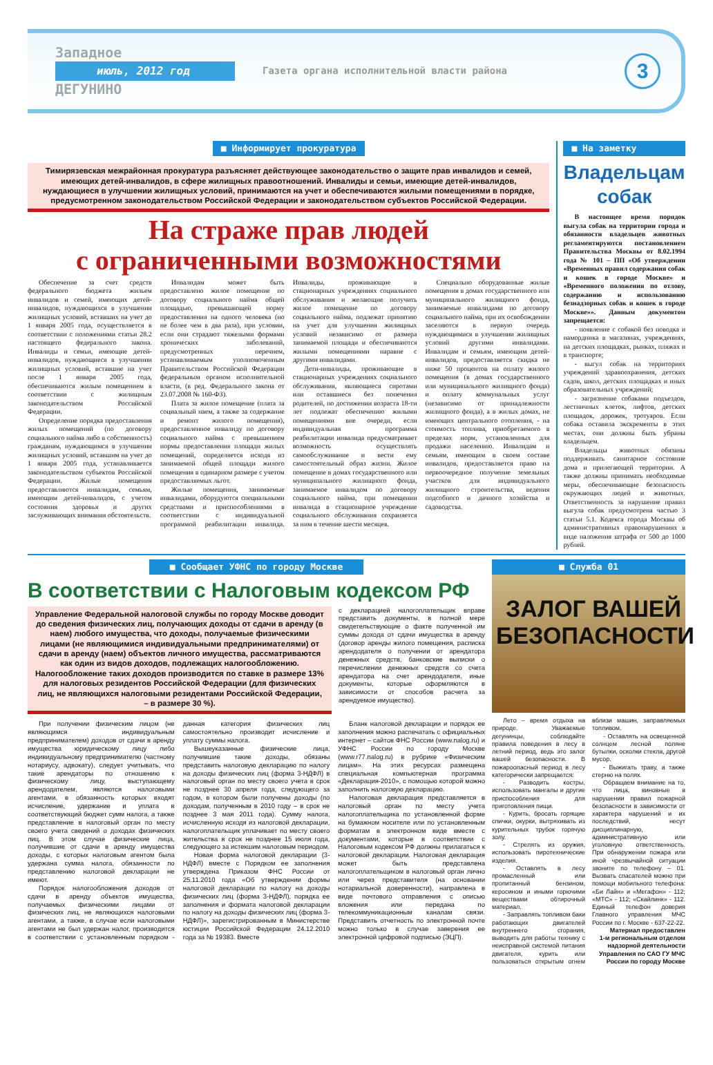Западное
июль, 2012 год
ДЕГУНИНО
Газета органа исполнительной власти района
3
■ Информирует прокуратура
Тимирязевская межрайонная прокуратура разъясняет действующее законодательство о защите прав инвалидов и семей, имеющих детей-инвалидов, в сфере жилищных правоотношений. Инвалиды и семьи, имеющие детей-инвалидов, нуждающиеся в улучшении жилищных условий, принимаются на учет и обеспечиваются жилыми помещениями в порядке, предусмотренном законодательством Российской Федерации и законодательством субъектов Российской Федерации.
На страже прав людей
с ограниченными возможностями
Обеспечение за счет средств федерального бюджета жильем инвалидов и семей, имеющих детей-инвалидов, нуждающихся в улучшении жилищных условий, вставших на учет до 1 января 2005 года, осуществляется в соответствии с положениями статьи 28.2 настоящего федерального закона. Инвалиды и семьи, имеющие детей-инвалидов, нуждающиеся в улучшении жилищных условий, вставшие на учет после 1 января 2005 года, обеспечиваются жилым помещением в соответствии с жилищным законодательством Российской Федерации.
Определение порядка предоставления жилых помещений (по договору социального найма либо в собственность) гражданам, нуждающимся в улучшении жилищных условий, вставшим на учет до 1 января 2005 года, устанавливается законодательством субъектов Российской Федерации. Жилые помещения предоставляются инвалидам, семьям, имеющим детей-инвалидов, с учетом состояния здоровья и других заслуживающих внимания обстоятельств.
Инвалидам может быть предоставлено жилое помещение по договору социального найма общей площадью, превышающей норму предоставления на одного человека (но не более чем в два раза), при условии, если они страдают тяжелыми формами хронических заболеваний, предусмотренных перечнем, устанавливаемым уполномоченным Правительством Российской Федерации федеральным органом исполнительной власти, (в ред. Федерального закона от 23.07.2008 № 160-ФЗ).
Плата за жилое помещение (плата за социальный наем, а также за содержание и ремонт жилого помещения), предоставленное инвалиду по договору социального найма с превышением нормы предоставления площади жилых помещений, определяется исходя из занимаемой общей площади жилого помещения в одинарном размере с учетом предоставляемых льгот.
Жилые помещения, занимаемые инвалидами, оборудуются специальными средствами и приспособлениями в соответствии с индивидуальной программой реабилитации инвалида. Инвалиды, проживающие в стационарных учреждениях социального обслуживания и желающие получить жилое помещение по договору социального найма, подлежат принятию на учет для улучшения жилищных условий независимо от размера занимаемой площади и обеспечиваются жилыми помещениями наравне с другими инвалидами.
Дети-инвалиды, проживающие в стационарных учреждениях социального обслуживания, являющиеся сиротами или оставшиеся без попечения родителей, по достижении возраста 18-ти лет подлежат обеспечению жилыми помещениями вне очереди, если индивидуальная программа реабилитации инвалида предусматривает возможность осуществлять самообслуживание и вести ему самостоятельный образ жизни. Жилое помещение в домах государственного или муниципального жилищного фонда, занимаемое инвалидом по договору социального найма, при помещении инвалида в стационарное учреждение социального обслуживания сохраняется за ним в течение шести месяцев.
Специально оборудованные жилые помещения в домах государственного или муниципального жилищного фонда, занимаемые инвалидами по договору социального найма, при их освобождении заселяются в первую очередь нуждающимися в улучшении жилищных условий другими инвалидами. Инвалидам и семьям, имеющим детей-инвалидов, предоставляется скидка не ниже 50 процентов на оплату жилого помещения (в домах государственного или муниципального жилищного фонда) и оплату коммунальных услуг (независимо от принадлежности жилищного фонда), а в жилых домах, не имеющих центрального отопления, - на стоимость топлива, приобретаемого в пределах норм, установленных для продажи населению. Инвалидам и семьям, имеющим в своем составе инвалидов, предоставляется право на первоочередное получение земельных участков для индивидуального жилищного строительства, ведения подсобного и дачного хозяйства и садоводства.
■ На заметку
Владельцам собак
В настоящее время порядок выгула собак на территории города и обязанности владельцев животных регламентируются постановлением Правительства Москвы от 8.02.1994 года № 101 – ПП «Об утверждении «Временных правил содержания собак и кошек в городе Москве» и «Временного положения по отлову, содержанию и использованию безнадзорных собак и кошек в городе Москве»». Данным документом запрещается:
- появление с собакой без поводка и намордника в магазинах, учреждениях, на детских площадках, рынках, пляжах и в транспорте;
- выгул собак на территориях учреждений здравоохранения, детских садов, школ, детских площадках и иных образовательных учреждений;
- загрязнение собаками подъездов, лестничных клеток, лифтов, детских площадок, дорожек, тротуаров. Если собака оставила экскременты в этих местах, они должны быть убраны владельцем.
Владельцы животных обязаны поддерживать санитарное состояние дома и прилегающей территории. А также должны принимать необходимые меры, обеспечивающие безопасность окружающих людей и животных. Ответственность за нарушение правил выгула собак предусмотрена частью 3 статьи 5.1. Кодекса города Москвы об административных правонарушениях в виде наложения штрафа от 500 до 1000 рублей.
■ Сообщает УФНС по городу Москве
В соответствии с Налоговым кодексом РФ
Управление Федеральной налоговой службы по городу Москве доводит до сведения физических лиц, получающих доходы от сдачи в аренду (в наем) любого имущества, что доходы, получаемые физическими лицами (не являющимися индивидуальными предпринимателями) от сдачи в аренду (наем) объектов личного имущества, рассматриваются как один из видов доходов, подлежащих налогообложению. Налогообложение таких доходов производится по ставке в размере 13% для налоговых резидентов Российской Федерации (для физических лиц, не являющихся налоговыми резидентами Российской Федерации, – в размере 30 %).
с декларацией налогоплательщик вправе представить документы, в полной мере свидетельствующие о факте полученной им суммы дохода от сдачи имущества в аренду (договор аренды жилого помещения, расписка арендодателя о получении от арендатора денежных средств, банковские выписки о перечислении денежных средств со счета арендатора на счет арендодателя, иные документы, которые оформляются в зависимости от способов расчета за арендуемое имущество).
При получении физическим лицом (не являющимся индивидуальным предпринимателем) доходов от сдачи в аренду имущества юридическому лицу либо индивидуальному предпринимателю (частному нотариусу, адвокату), следует учитывать, что такие арендаторы по отношению к физическому лицу, выступающему арендодателем, являются налоговыми агентами, в обязанность которых входят исчисление, удержание и уплата в соответствующий бюджет сумм налога, а также представление в налоговый орган по месту своего учета сведений о доходах физических лиц. В этом случае физические лица, получившие от сдачи в аренду имущества доходы, с которых налоговым агентом была удержана сумма налога, обязанности по представлению налоговой декларации не имеют.
Порядок налогообложения доходов от сдачи в аренду объектов имущества, получаемых физическими лицами от физических лиц, не являющихся налоговыми агентами, а также, в случае если налоговыми агентами не был удержан налог, производится в соответствии с установленным порядком - данная категория физических лиц самостоятельно производит исчисление и уплату суммы налога.
Вышеуказанные физические лица, получившие такие доходы, обязаны представить налоговую декларацию по налогу на доходы физических лиц (форма 3-НДФЛ) в налоговый орган по месту своего учета в срок не позднее 30 апреля года, следующего за годом, в котором были получены доходы (по доходам, полученным в 2010 году – в срок не позднее 3 мая 2011 года). Сумму налога, исчисленную исходя из налоговой декларации, налогоплательщик уплачивает по месту своего жительства в срок не позднее 15 июля года, следующего за истекшим налоговым периодом.
Новая форма налоговой декларации (3-НДФЛ) вместе с Порядком ее заполнения утверждена Приказом ФНС России от 25.11.2010 года «Об утверждении формы налоговой декларации по налогу на доходы физических лиц (форма 3-НДФЛ), порядка ее заполнения и формата налоговой декларации по налогу на доходы физических лиц (форма 3-НДФЛ)», зарегистрированным в Министерстве юстиции Российской Федерации 24.12.2010 года за № 19383. Вместе
Бланк налоговой декларации и порядок ее заполнения можно распечатать с официальных интернет – сайтов ФНС России (www.nalog.ru) и УФНС России по городу Москве (www.r77.nalog.ru) в рубрике «Физическим лицам». На этих ресурсах размещена специальная компьютерная программа «Декларация-2010», с помощью которой можно заполнить налоговую декларацию.
Налоговая декларация представляется в налоговый орган по месту учета налогоплательщика по установленной форме на бумажном носителе или по установленным форматам в электронном виде вместе с документами, которые в соответствии с Налоговым кодексом РФ должны прилагаться к налоговой декларации. Налоговая декларация может быть представлена налогоплательщиком в налоговый орган лично или через представителя (на основании нотариальной доверенности), направлена в виде почтового отправления с описью вложения или передана по телекоммуникационным каналам связи. Представить отчетность по электронной почте можно только в случае заверения ее электронной цифровой подписью (ЭЦП).
■ Служба 01
ЗАЛОГ ВАШЕЙ
БЕЗОПАСНОСТИ
Лето – время отдыха на природе. Уважаемые дегунинцы, соблюдайте правила поведения в лесу в летний период, ведь это залог вашей безопасности. В пожароопасный период в лесу категорически запрещается:
- Разводить костры, использовать мангалы и другие приспособления для приготовления пищи.
- Курить, бросать горящие спички, окурки, вытряхивать из курительных трубок горячую золу.
- Стрелять из оружия, использовать пиротехнические изделия.
- Оставлять в лесу промасленный или пропитанный бензином, керосином и иными горючими веществами обтирочный материал.
- Заправлять топливом баки работающих двигателей внутреннего сгорания, выводить для работы технику с неисправной системой питания двигателя, курить или пользоваться открытым огнем вблизи машин, заправляемых топливом.
- Оставлять на освещенной солнцем лесной поляне бутылки, осколки стекла, другой мусор.
- Выжигать траву, а также стерню на полях.
Обращаем внимание на то, что лица, виновные в нарушении правил пожарной безопасности в зависимости от характера нарушений и их последствий, несут дисциплинарную, административную или уголовную ответственность. При обнаружении пожара или иной чрезвычайной ситуации звоните по телефону – 01. Вызвать спасателей можно при помощи мобильного телефона: «Би Лайн» и «Мегафон» - 112; «МТС» - 112; «Скайлинк» - 112. Единый телефон доверия Главного управления МЧС России по г. Москве - 637-22-22.
Материал предоставлен 1-м региональным отделом надзорной деятельности Управления по САО ГУ МЧС России по городу Москве